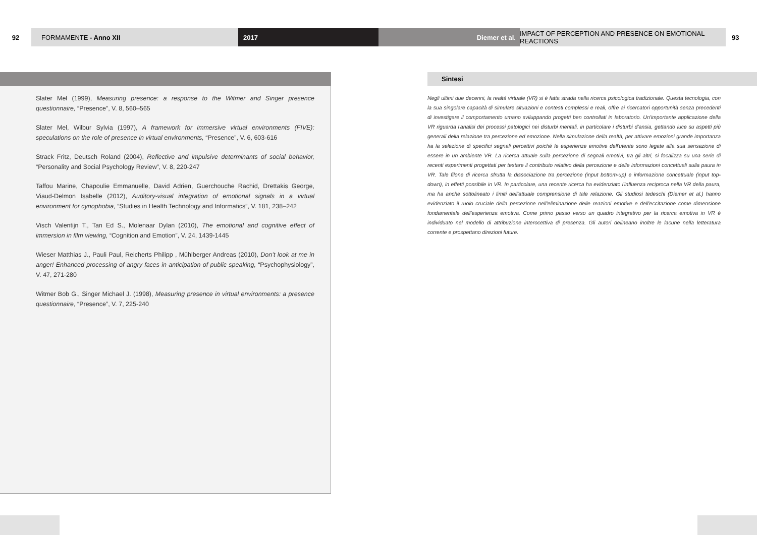92 FORMAMENTE - Anno XII 2017 Diemer et al.
IMPACT OF PERCEPTION AND PRESENCE ON EMOTIONAL REACTIONS
93
Slater Mel (1999), Measuring presence: a response to the Witmer and Singer presence questionnaire, “Presence”, V. 8, 560–565
Slater Mel, Wilbur Sylvia (1997), A framework for immersive virtual environments (FIVE): speculations on the role of presence in virtual environments, “Presence”, V. 6, 603-616
Strack Fritz, Deutsch Roland (2004), Reflective and impulsive determinants of social behavior, “Personality and Social Psychology Review”, V. 8, 220-247
Taffou Marine, Chapoulie Emmanuelle, David Adrien, Guerchouche Rachid, Drettakis George, Viaud-Delmon Isabelle (2012), Auditory-visual integration of emotional signals in a virtual environment for cynophobia, “Studies in Health Technology and Informatics”, V. 181, 238–242
Visch Valentijn T., Tan Ed S., Molenaar Dylan (2010), The emotional and cognitive effect of immersion in film viewing, “Cognition and Emotion”, V. 24, 1439-1445
Wieser Matthias J., Pauli Paul, Reicherts Philipp , Mühlberger Andreas (2010), Don’t look at me in anger! Enhanced processing of angry faces in anticipation of public speaking, “Psychophysiology”, V. 47, 271-280
Witmer Bob G., Singer Michael J. (1998), Measuring presence in virtual environments: a presence questionnaire, “Presence”, V. 7, 225-240
Sintesi
Negli ultimi due decenni, la realtà virtuale (VR) si è fatta strada nella ricerca psicologica tradizionale. Questa tecnologia, con la sua singolare capacità di simulare situazioni e contesti complessi e reali, offre ai ricercatori opportunità senza precedenti di investigare il comportamento umano sviluppando progetti ben controllati in laboratorio. Un'importante applicazione della VR riguarda l'analisi dei processi patologici nei disturbi mentali, in particolare i disturbi d'ansia, gettando luce su aspetti più generali della relazione tra percezione ed emozione. Nella simulazione della realtà, per attivare emozioni grande importanza ha la selezione di specifici segnali percettivi poiché le esperienze emotive dell'utente sono legate alla sua sensazione di essere in un ambiente VR. La ricerca attuale sulla percezione di segnali emotivi, tra gli altri, si focalizza su una serie di recenti esperimenti progettati per testare il contributo relativo della percezione e delle informazioni concettuali sulla paura in VR. Tale filone di ricerca sfrutta la dissociazione tra percezione (input bottom-up) e informazione concettuale (input top-down), in effetti possibile in VR. In particolare, una recente ricerca ha evidenziato l'influenza reciproca nella VR della paura, ma ha anche sottolineato i limiti dell'attuale comprensione di tale relazione. Gli studiosi tedeschi (Diemer et al.) hanno evidenziato il ruolo cruciale della percezione nell'eliminazione delle reazioni emotive e dell'eccitazione come dimensione fondamentale dell'esperienza emotiva. Come primo passo verso un quadro integrativo per la ricerca emotiva in VR è individuato nel modello di attribuzione interocettiva di presenza. Gli autori delineano inoltre le lacune nella letteratura corrente e prospettano direzioni future.